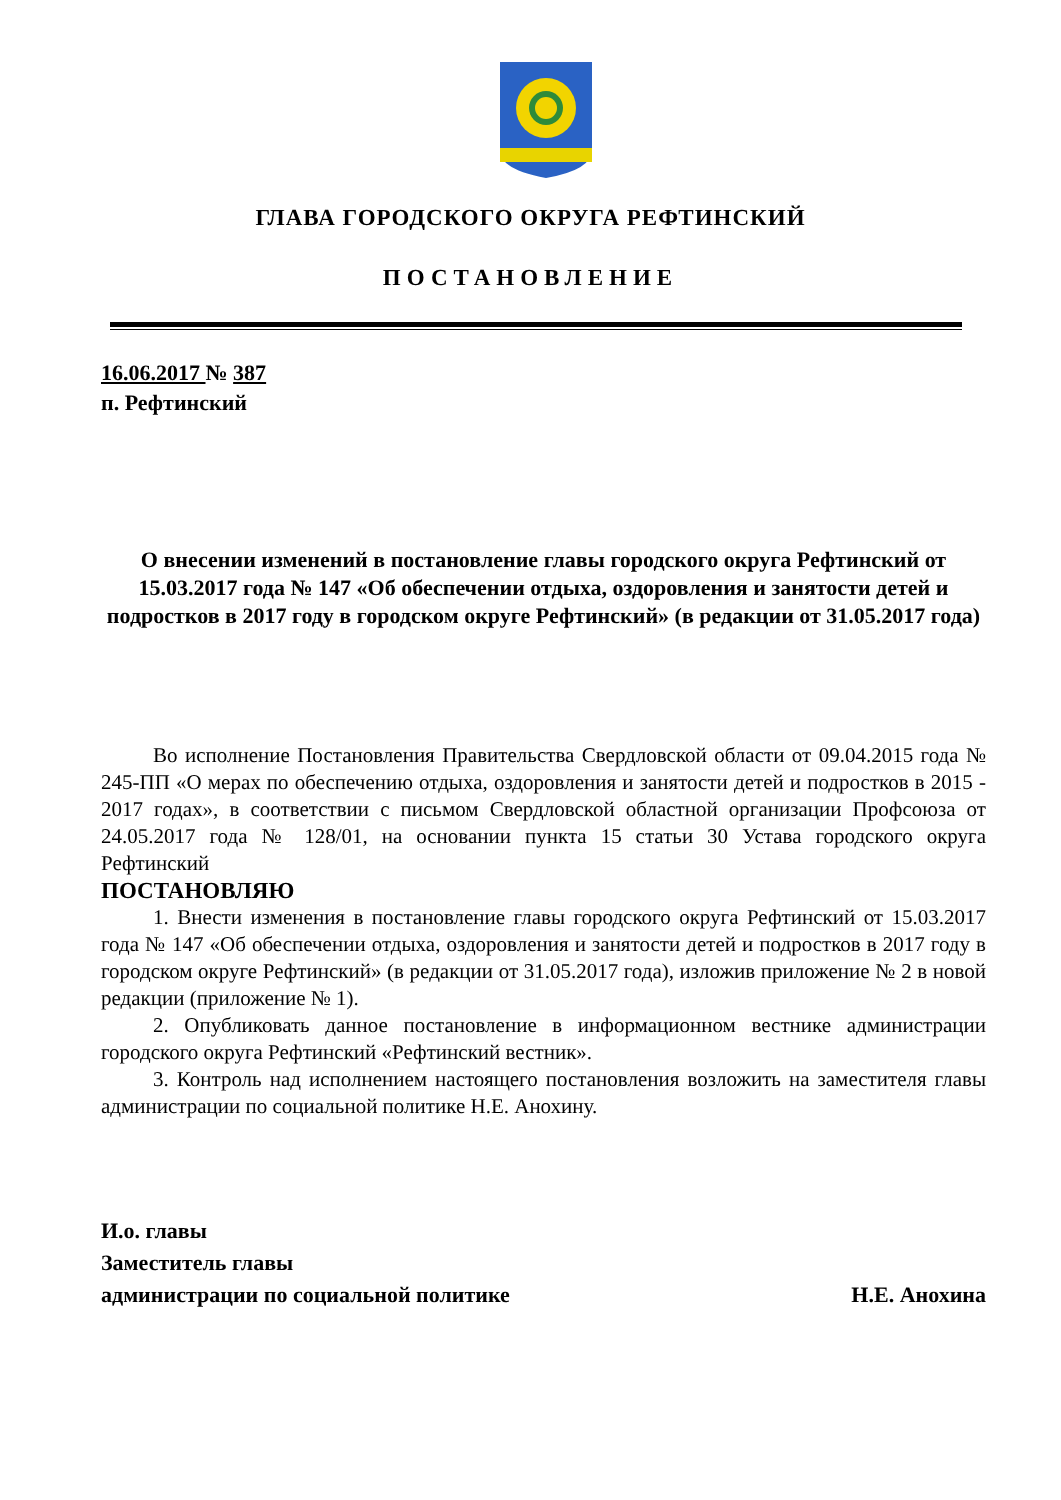ГЛАВА ГОРОДСКОГО ОКРУГА РЕФТИНСКИЙ
ПОСТАНОВЛЕНИЕ
16.06.2017 № 387
п. Рефтинский
О внесении изменений в постановление главы городского округа Рефтинский от 15.03.2017 года № 147 «Об обеспечении отдыха, оздоровления и занятости детей и подростков в 2017 году в городском округе Рефтинский» (в редакции от 31.05.2017 года)
Во исполнение Постановления Правительства Свердловской области от 09.04.2015 года № 245-ПП «О мерах по обеспечению отдыха, оздоровления и занятости детей и подростков в 2015 - 2017 годах», в соответствии с письмом Свердловской областной организации Профсоюза от 24.05.2017 года № 128/01, на основании пункта 15 статьи 30 Устава городского округа Рефтинский
ПОСТАНОВЛЯЮ
1. Внести изменения в постановление главы городского округа Рефтинский от 15.03.2017 года № 147 «Об обеспечении отдыха, оздоровления и занятости детей и подростков в 2017 году в городском округе Рефтинский» (в редакции от 31.05.2017 года), изложив приложение № 2 в новой редакции (приложение № 1).
2. Опубликовать данное постановление в информационном вестнике администрации городского округа Рефтинский «Рефтинский вестник».
3. Контроль над исполнением настоящего постановления возложить на заместителя главы администрации по социальной политике Н.Е. Анохину.
И.о. главы
Заместитель главы
администрации по социальной политике Н.Е. Анохина